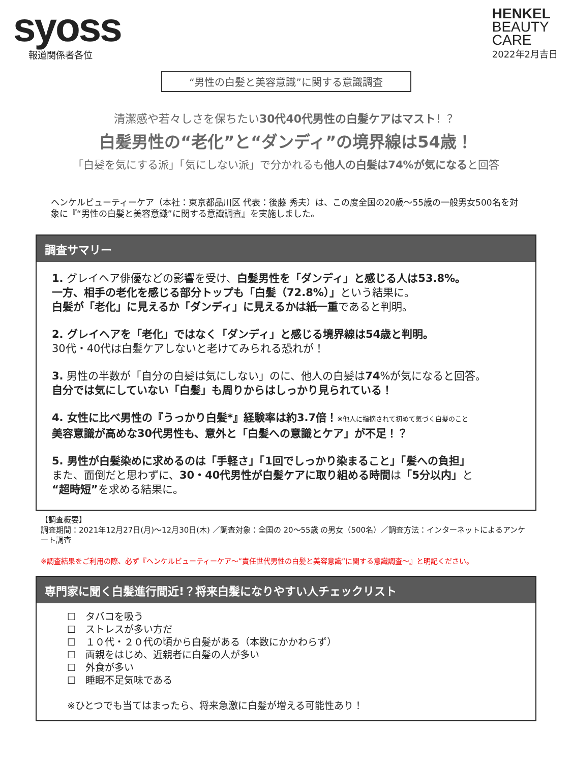syoss
報道関係者各位
HENKEL
BEAUTY
CARE
2022年2月吉日
“男性の白髪と美容意識”に関する意識調査
清潔感や若々しさを保ちたい30代40代男性の白髪ケアはマスト！？
白髪男性の“老化”と“ダンディ”の境界線は54歳！
「白髪を気にする派」「気にしない派」で分かれるも他人の白髪は74%が気になると回答
ヘンケルビューティーケア（本社：東京都品川区 代表：後藤 秀夫）は、この度全国の20歳～55歳の一般男女500名を対象に『“男性の白髪と美容意識”に関する意識調査』を実施しました。
調査サマリー
1. グレイヘア俳優などの影響を受け、白髪男性を「ダンディ」と感じる人は53.8%。
一方、相手の老化を感じる部分トップも「白髪（72.8%）」という結果に。
白髪が「老化」に見えるか「ダンディ」に見えるかは紙一重であると判明。
2. グレイヘアを「老化」ではなく「ダンディ」と感じる境界線は54歳と判明。
30代・40代は白髪ケアしないと老けてみられる恐れが！
3. 男性の半数が「自分の白髪は気にしない」のに、他人の白髪は74%が気になると回答。
自分では気にしていない「白髪」も周りからはしっかり見られている！
4. 女性に比べ男性の『うっかり白髪*』経験率は約3.7倍！※他人に指摘されて初めて気づく白髪のこと
美容意識が高めな30代男性も、意外と「白髪への意識とケア」が不足！？
5. 男性が白髪染めに求めるのは「手軽さ」「1回でしっかり染まること」「髪への負担」
また、面倒だと思わずに、30・40代男性が白髪ケアに取り組める時間は「5分以内」と
“超時短”を求める結果に。
【調査概要】
調査期間：2021年12月27日(月)～12月30日(木) ／調査対象：全国の 20～55歳 の男女（500名）／調査方法：インターネットによるアンケート調査
※調査結果をご利用の際、必ず『ヘンケルビューティーケア～”責任世代男性の白髪と美容意識”に関する意識調査～』と明記ください。
専門家に聞く白髪進行間近!？将来白髪になりやすい人チェックリスト
☐　タバコを吸う
☐　ストレスが多い方だ
☐　１０代・２０代の頃から白髪がある（本数にかかわらず）
☐　両親をはじめ、近親者に白髪の人が多い
☐　外食が多い
☐　睡眠不足気味である
※ひとつでも当てはまったら、将来急激に白髪が増える可能性あり！